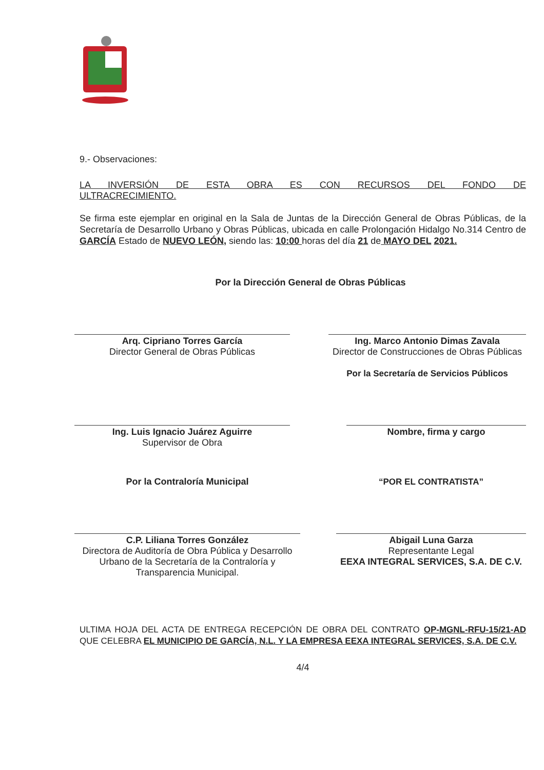9.- Observaciones:
LA INVERSIÓN DE ESTA OBRA ES CON RECURSOS DEL FONDO DE
ULTRACRECIMIENTO.
Se firma este ejemplar en original en la Sala de Juntas de la Dirección General de Obras Públicas, de la Secretaría de Desarrollo Urbano y Obras Públicas, ubicada en calle Prolongación Hidalgo No.314 Centro de GARCÍA Estado de NUEVO LEÓN, siendo las: 10:00 horas del día 21 de MAYO DEL 2021.
Por la Dirección General de Obras Públicas
Arq. Cipriano Torres García
Director General de Obras Públicas
Ing. Marco Antonio Dimas Zavala
Director de Construcciones de Obras Públicas
Por la Secretaría de Servicios Públicos
Ing. Luis Ignacio Juárez Aguirre
Supervisor de Obra
Nombre, firma y cargo
Por la Contraloría Municipal
C.P. Liliana Torres González
Directora de Auditoría de Obra Pública y Desarrollo Urbano de la Secretaría de la Contraloría y Transparencia Municipal.
“POR EL CONTRATISTA”
Abigail Luna Garza
Representante Legal
EEXA INTEGRAL SERVICES, S.A. DE C.V.
ULTIMA HOJA DEL ACTA DE ENTREGA RECEPCIÓN DE OBRA DEL CONTRATO OP-MGNL-RFU-15/21-AD QUE CELEBRA EL MUNICIPIO DE GARCÍA, N.L. Y LA EMPRESA EEXA INTEGRAL SERVICES, S.A. DE C.V.
4/4